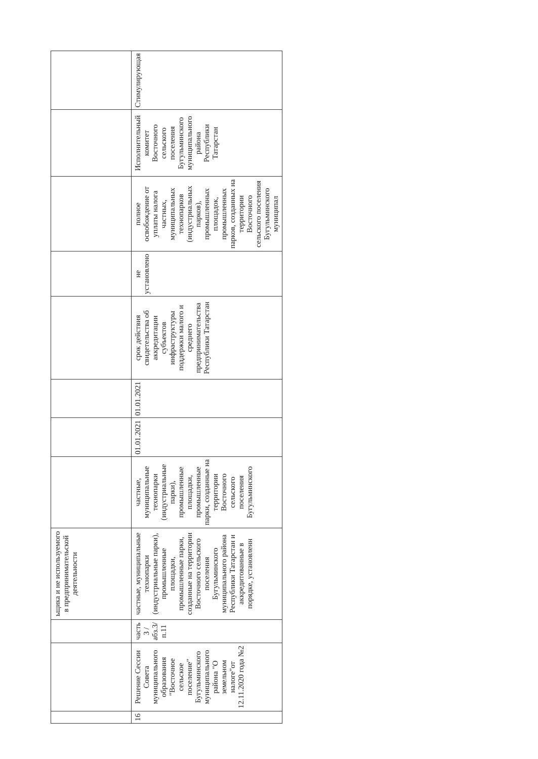| | | | ьщика и не используемого в предпринимательской деятельности | | | | | | | | |
| 16 | Решение Сессии Совета муниципального образования "Восточное сельское поселение" Бугульминского муниципального района "О земельном налоге"от 12.11.2020 года №2 | часть 3 /абз.3/п.11 | частные, муниципальные технопарки (индустриальные парки), промышленные площадки, промышленные парки, созданные на территории Восточного сельского поселения Бугульминского муниципального района Республики Татарстан и аккредитованные в порядке, установленн | частные, муниципальные технопарки (индустриальные парки), промышленные площадки, промышленные парки, созданные на территории Восточного сельского поселения Бугульминского | 01.01.2021 | 01.01.2021 | срок действия свидетельства об аккредитации субъектов инфраструктуры поддержки малого и среднего предпринимательства Республики Татарстан | не установлено | полное освобождение от уплаты налога частных, муниципальных технопарков (индустриальных парков), промышленных площадок, промышленных парков, созданных на территории Восточного сельского поселения Бугульминского муниципал | Исполнительный комитет Восточного сельского поселения Бугульминского муниципального района Республики Татарстан | Стимулирующая |